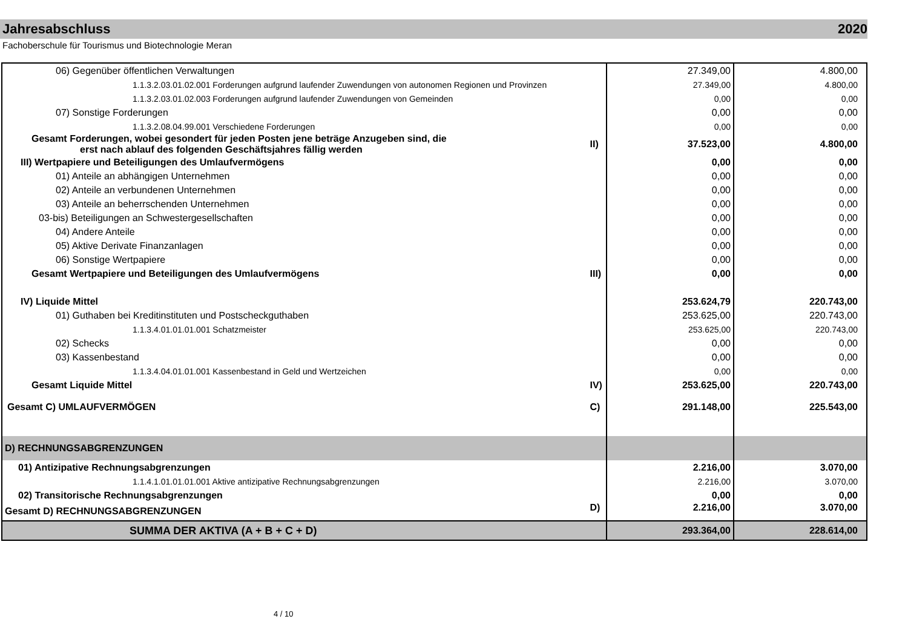Jahresabschluss 2020
Fachoberschule für Tourismus und Biotechnologie Meran
| 06) Gegenüber öffentlichen Verwaltungen | | 27.349,00 | 4.800,00 |
| 1.1.3.2.03.01.02.001 Forderungen aufgrund laufender Zuwendungen von autonomen Regionen und Provinzen | | 27.349,00 | 4.800,00 |
| 1.1.3.2.03.01.02.003 Forderungen aufgrund laufender Zuwendungen von Gemeinden | | 0,00 | 0,00 |
| 07) Sonstige Forderungen | | 0,00 | 0,00 |
| 1.1.3.2.08.04.99.001 Verschiedene Forderungen | | 0,00 | 0,00 |
| Gesamt Forderungen, wobei gesondert für jeden Posten jene beträge Anzugeben sind, die erst nach ablauf des folgenden Geschäftsjahres fällig werden | II) | 37.523,00 | 4.800,00 |
| III) Wertpapiere und Beteiligungen des Umlaufvermögens | | 0,00 | 0,00 |
| 01) Anteile an abhängigen Unternehmen | | 0,00 | 0,00 |
| 02) Anteile an verbundenen Unternehmen | | 0,00 | 0,00 |
| 03) Anteile an beherrschenden Unternehmen | | 0,00 | 0,00 |
| 03-bis) Beteiligungen an Schwestergesellschaften | | 0,00 | 0,00 |
| 04) Andere Anteile | | 0,00 | 0,00 |
| 05) Aktive Derivate Finanzanlagen | | 0,00 | 0,00 |
| 06) Sonstige Wertpapiere | | 0,00 | 0,00 |
| Gesamt Wertpapiere und Beteiligungen des Umlaufvermögens | III) | 0,00 | 0,00 |
| IV) Liquide Mittel | | 253.624,79 | 220.743,00 |
| 01) Guthaben bei Kreditinstituten und Postscheckguthaben | | 253.625,00 | 220.743,00 |
| 1.1.3.4.01.01.01.001 Schatzmeister | | 253.625,00 | 220.743,00 |
| 02) Schecks | | 0,00 | 0,00 |
| 03) Kassenbestand | | 0,00 | 0,00 |
| 1.1.3.4.04.01.01.001 Kassenbestand in Geld und Wertzeichen | | 0,00 | 0,00 |
| Gesamt Liquide Mittel | IV) | 253.625,00 | 220.743,00 |
| Gesamt C) UMLAUFVERMÖGEN | C) | 291.148,00 | 225.543,00 |
| D) RECHNUNGSABGRENZUNGEN | | | |
| 01) Antizipative Rechnungsabgrenzungen | | 2.216,00 | 3.070,00 |
| 1.1.4.1.01.01.01.001 Aktive antizipative Rechnungsabgrenzungen | | 2.216,00 | 3.070,00 |
| 02) Transitorische Rechnungsabgrenzungen | | 0,00 | 0,00 |
| Gesamt D) RECHNUNGSABGRENZUNGEN | D) | 2.216,00 | 3.070,00 |
| SUMMA DER AKTIVA (A + B + C + D) | | 293.364,00 | 228.614,00 |
4 / 10